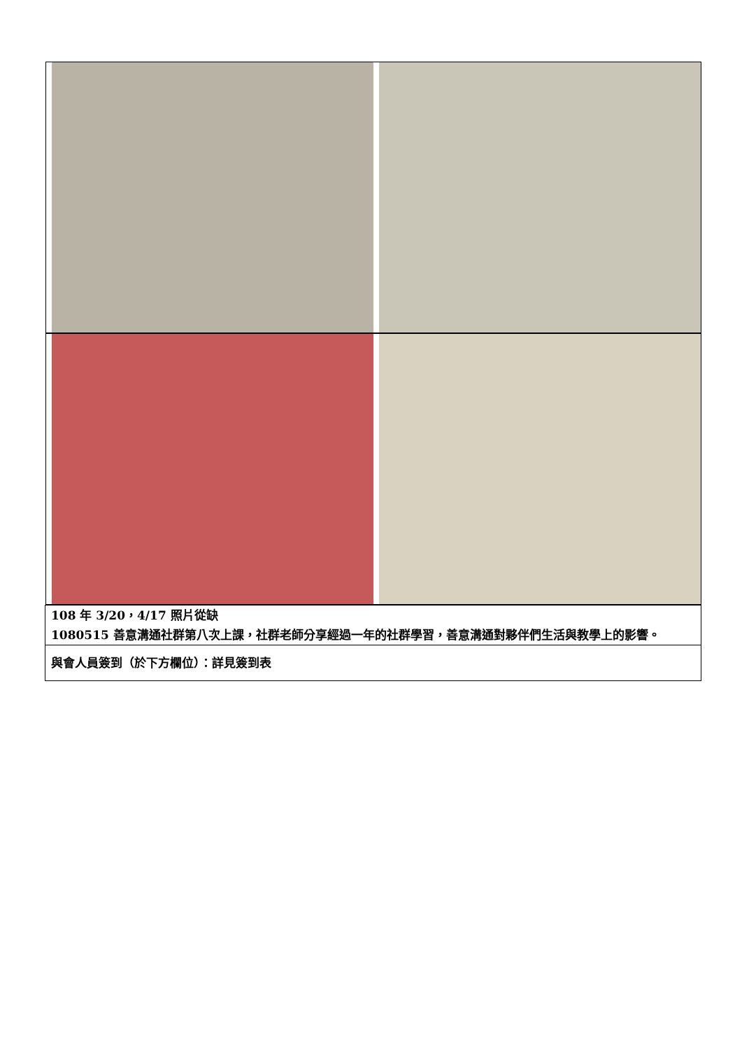| 108 年 3/20，4/17 照片從缺 1080515 善意溝通社群第八次上課，社群老師分享經過一年的社群學習，善意溝通對夥伴們生活與教學上的影響。 |
| 與會人員簽到（於下方欄位）：詳見簽到表 |